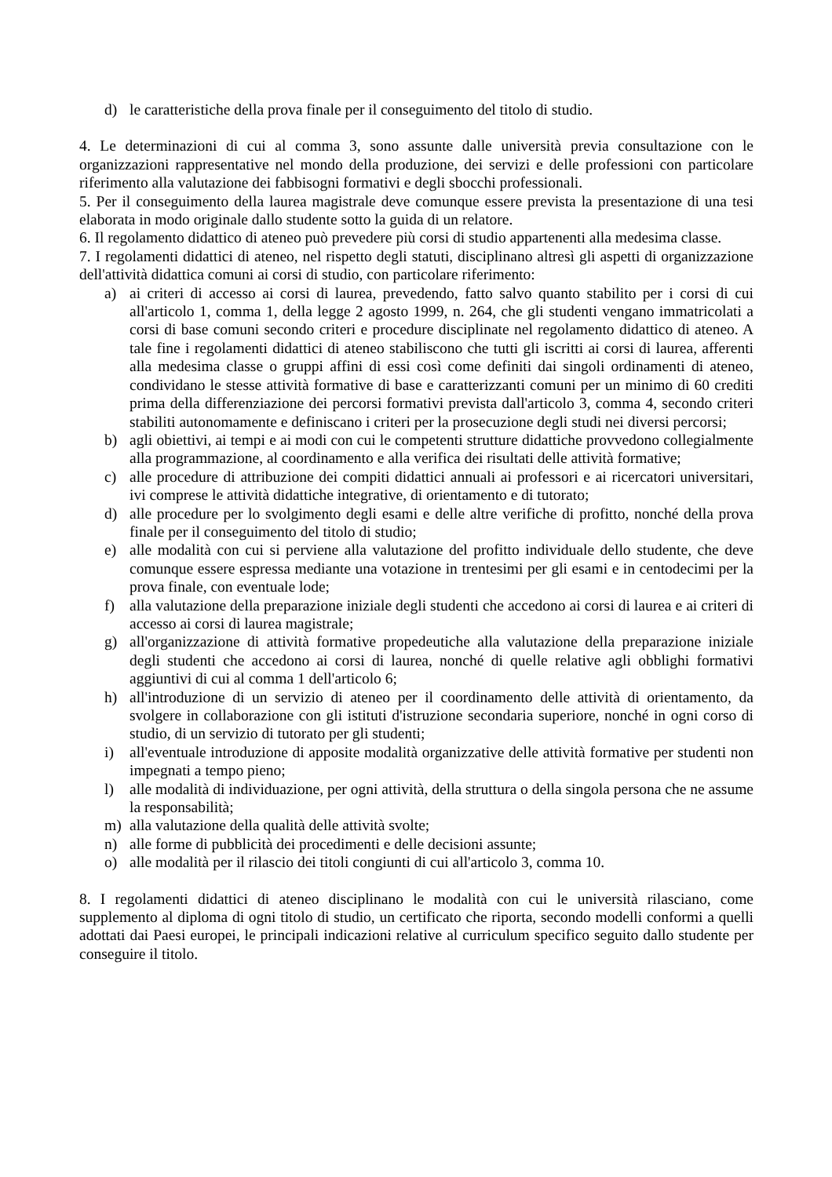d) le caratteristiche della prova finale per il conseguimento del titolo di studio.
4. Le determinazioni di cui al comma 3, sono assunte dalle università previa consultazione con le organizzazioni rappresentative nel mondo della produzione, dei servizi e delle professioni con particolare riferimento alla valutazione dei fabbisogni formativi e degli sbocchi professionali.
5. Per il conseguimento della laurea magistrale deve comunque essere prevista la presentazione di una tesi elaborata in modo originale dallo studente sotto la guida di un relatore.
6. Il regolamento didattico di ateneo può prevedere più corsi di studio appartenenti alla medesima classe.
7. I regolamenti didattici di ateneo, nel rispetto degli statuti, disciplinano altresì gli aspetti di organizzazione dell'attività didattica comuni ai corsi di studio, con particolare riferimento:
a) ai criteri di accesso ai corsi di laurea, prevedendo, fatto salvo quanto stabilito per i corsi di cui all'articolo 1, comma 1, della legge 2 agosto 1999, n. 264, che gli studenti vengano immatricolati a corsi di base comuni secondo criteri e procedure disciplinate nel regolamento didattico di ateneo. A tale fine i regolamenti didattici di ateneo stabiliscono che tutti gli iscritti ai corsi di laurea, afferenti alla medesima classe o gruppi affini di essi così come definiti dai singoli ordinamenti di ateneo, condividano le stesse attività formative di base e caratterizzanti comuni per un minimo di 60 crediti prima della differenziazione dei percorsi formativi prevista dall'articolo 3, comma 4, secondo criteri stabiliti autonomamente e definiscano i criteri per la prosecuzione degli studi nei diversi percorsi;
b) agli obiettivi, ai tempi e ai modi con cui le competenti strutture didattiche provvedono collegialmente alla programmazione, al coordinamento e alla verifica dei risultati delle attività formative;
c) alle procedure di attribuzione dei compiti didattici annuali ai professori e ai ricercatori universitari, ivi comprese le attività didattiche integrative, di orientamento e di tutorato;
d) alle procedure per lo svolgimento degli esami e delle altre verifiche di profitto, nonché della prova finale per il conseguimento del titolo di studio;
e) alle modalità con cui si perviene alla valutazione del profitto individuale dello studente, che deve comunque essere espressa mediante una votazione in trentesimi per gli esami e in centodecimi per la prova finale, con eventuale lode;
f) alla valutazione della preparazione iniziale degli studenti che accedono ai corsi di laurea e ai criteri di accesso ai corsi di laurea magistrale;
g) all'organizzazione di attività formative propedeutiche alla valutazione della preparazione iniziale degli studenti che accedono ai corsi di laurea, nonché di quelle relative agli obblighi formativi aggiuntivi di cui al comma 1 dell'articolo 6;
h) all'introduzione di un servizio di ateneo per il coordinamento delle attività di orientamento, da svolgere in collaborazione con gli istituti d'istruzione secondaria superiore, nonché in ogni corso di studio, di un servizio di tutorato per gli studenti;
i) all'eventuale introduzione di apposite modalità organizzative delle attività formative per studenti non impegnati a tempo pieno;
l) alle modalità di individuazione, per ogni attività, della struttura o della singola persona che ne assume la responsabilità;
m) alla valutazione della qualità delle attività svolte;
n) alle forme di pubblicità dei procedimenti e delle decisioni assunte;
o) alle modalità per il rilascio dei titoli congiunti di cui all'articolo 3, comma 10.
8. I regolamenti didattici di ateneo disciplinano le modalità con cui le università rilasciano, come supplemento al diploma di ogni titolo di studio, un certificato che riporta, secondo modelli conformi a quelli adottati dai Paesi europei, le principali indicazioni relative al curriculum specifico seguito dallo studente per conseguire il titolo.